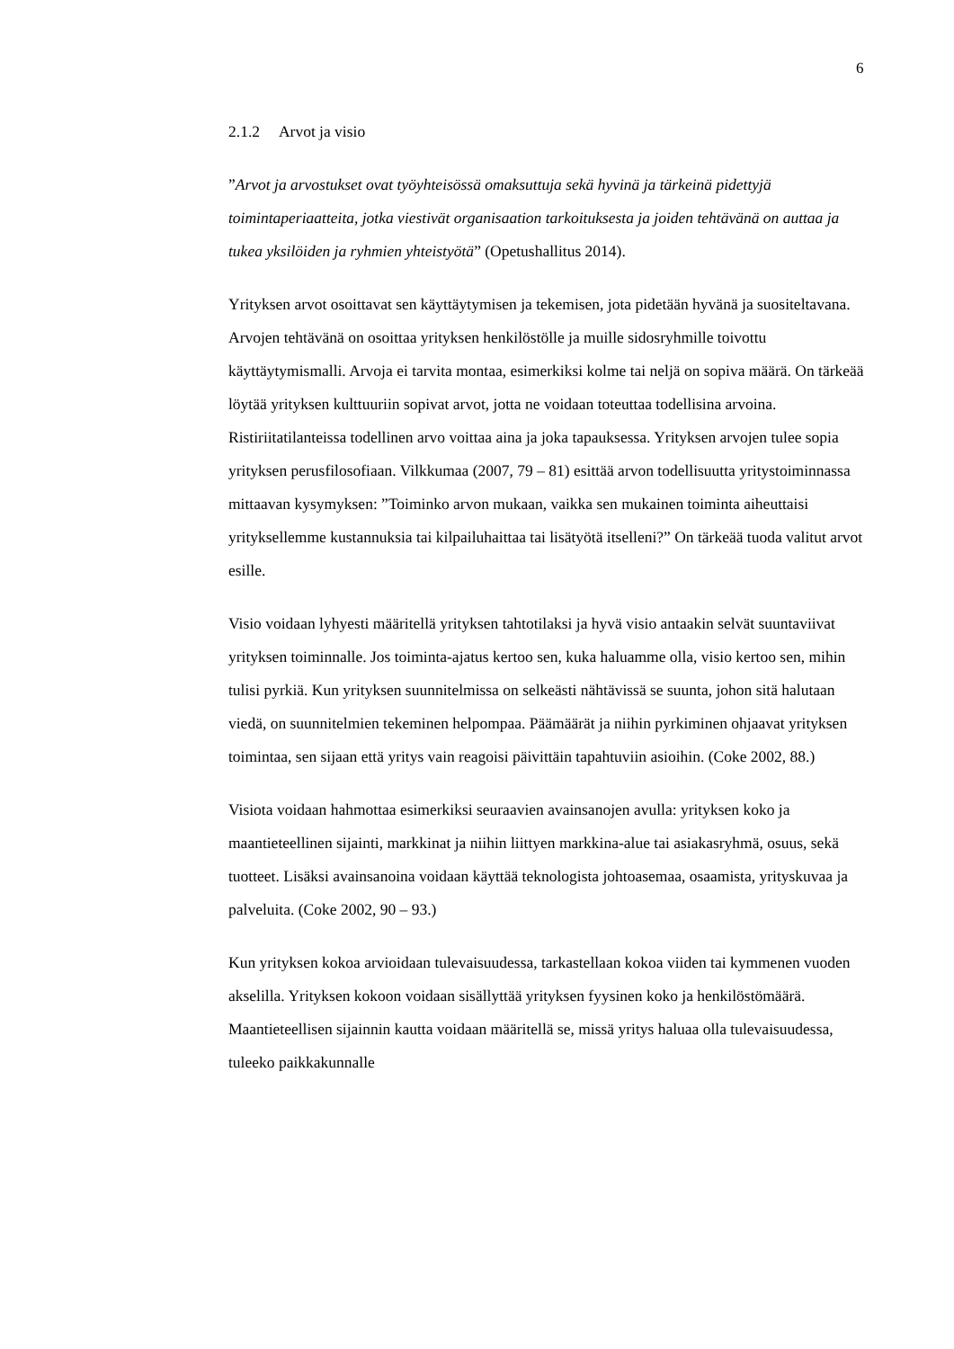6
2.1.2 Arvot ja visio
”Arvot ja arvostukset ovat työyhteisössä omaksuttuja sekä hyvinä ja tärkeinä pidettyjä toimintaperiaatteita, jotka viestivät organisaation tarkoituksesta ja joiden tehtävänä on auttaa ja tukea yksilöiden ja ryhmien yhteistyötä” (Opetushallitus 2014).
Yrityksen arvot osoittavat sen käyttäytymisen ja tekemisen, jota pidetään hyvänä ja suositeltavana. Arvojen tehtävänä on osoittaa yrityksen henkilöstölle ja muille sidosryhmille toivottu käyttäytymismalli. Arvoja ei tarvita montaa, esimerkiksi kolme tai neljä on sopiva määrä. On tärkeää löytää yrityksen kulttuuriin sopivat arvot, jotta ne voidaan toteuttaa todellisina arvoina. Ristiriitatilanteissa todellinen arvo voittaa aina ja joka tapauksessa. Yrityksen arvojen tulee sopia yrityksen perusfilosofiaan. Vilkkumaa (2007, 79 – 81) esittää arvon todellisuutta yritystoiminnassa mittaavan kysymyksen: ”Toiminko arvon mukaan, vaikka sen mukainen toiminta aiheuttaisi yrityksellemme kustannuksia tai kilpailuhaittaa tai lisätyötä itselleni?” On tärkeää tuoda valitut arvot esille.
Visio voidaan lyhyesti määritellä yrityksen tahtotilaksi ja hyvä visio antaakin selvät suuntaviivat yrityksen toiminnalle. Jos toiminta-ajatus kertoo sen, kuka haluamme olla, visio kertoo sen, mihin tulisi pyrkiä. Kun yrityksen suunnitelmissa on selkeästi nähtävissä se suunta, johon sitä halutaan viedä, on suunnitelmien tekeminen helpompaa. Päämäärät ja niihin pyrkiminen ohjaavat yrityksen toimintaa, sen sijaan että yritys vain reagoisi päivittäin tapahtuviin asioihin. (Coke 2002, 88.)
Visiota voidaan hahmottaa esimerkiksi seuraavien avainsanojen avulla: yrityksen koko ja maantieteellinen sijainti, markkinat ja niihin liittyen markkina-alue tai asiakasryhmä, osuus, sekä tuotteet. Lisäksi avainsanoina voidaan käyttää teknologista johtoasemaa, osaamista, yrityskuvaa ja palveluita. (Coke 2002, 90 – 93.)
Kun yrityksen kokoa arvioidaan tulevaisuudessa, tarkastellaan kokoa viiden tai kymmenen vuoden akselilla. Yrityksen kokoon voidaan sisällyttää yrityksen fyysinen koko ja henkilöstömäärä. Maantieteellisen sijainnin kautta voidaan määritellä se, missä yritys haluaa olla tulevaisuudessa, tuleeko paikkakunnalle